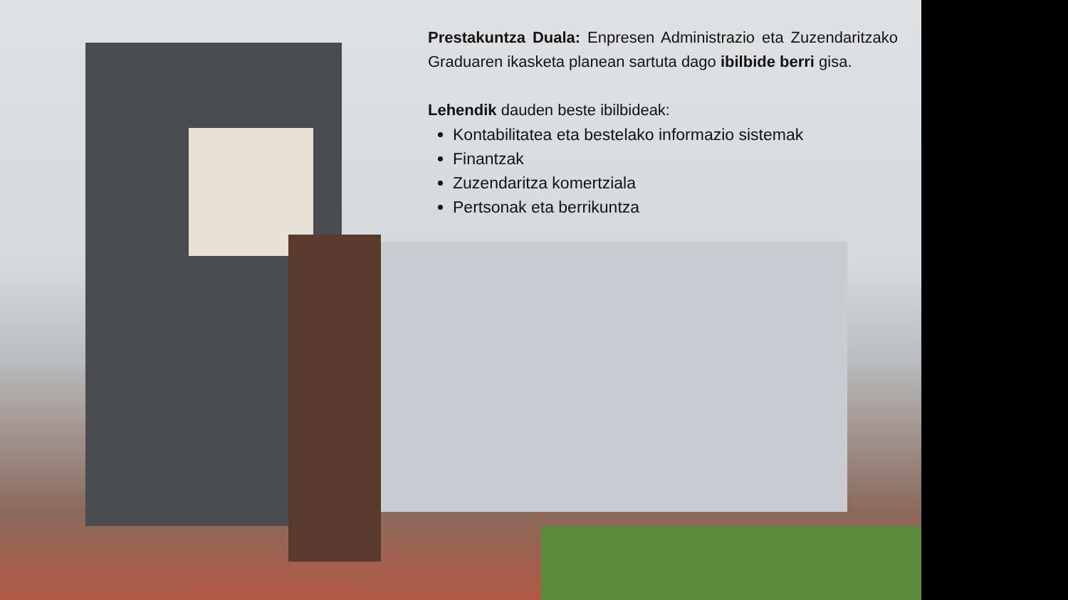Prestakuntza Duala: Enpresen Administrazio eta Zuzendaritzako Graduaren ikasketa planean sartuta dago ibilbide berri gisa.
Lehendik dauden beste ibilbideak:
Kontabilitatea eta bestelako informazio sistemak
Finantzak
Zuzendaritza komertziala
Pertsonak eta berrikuntza